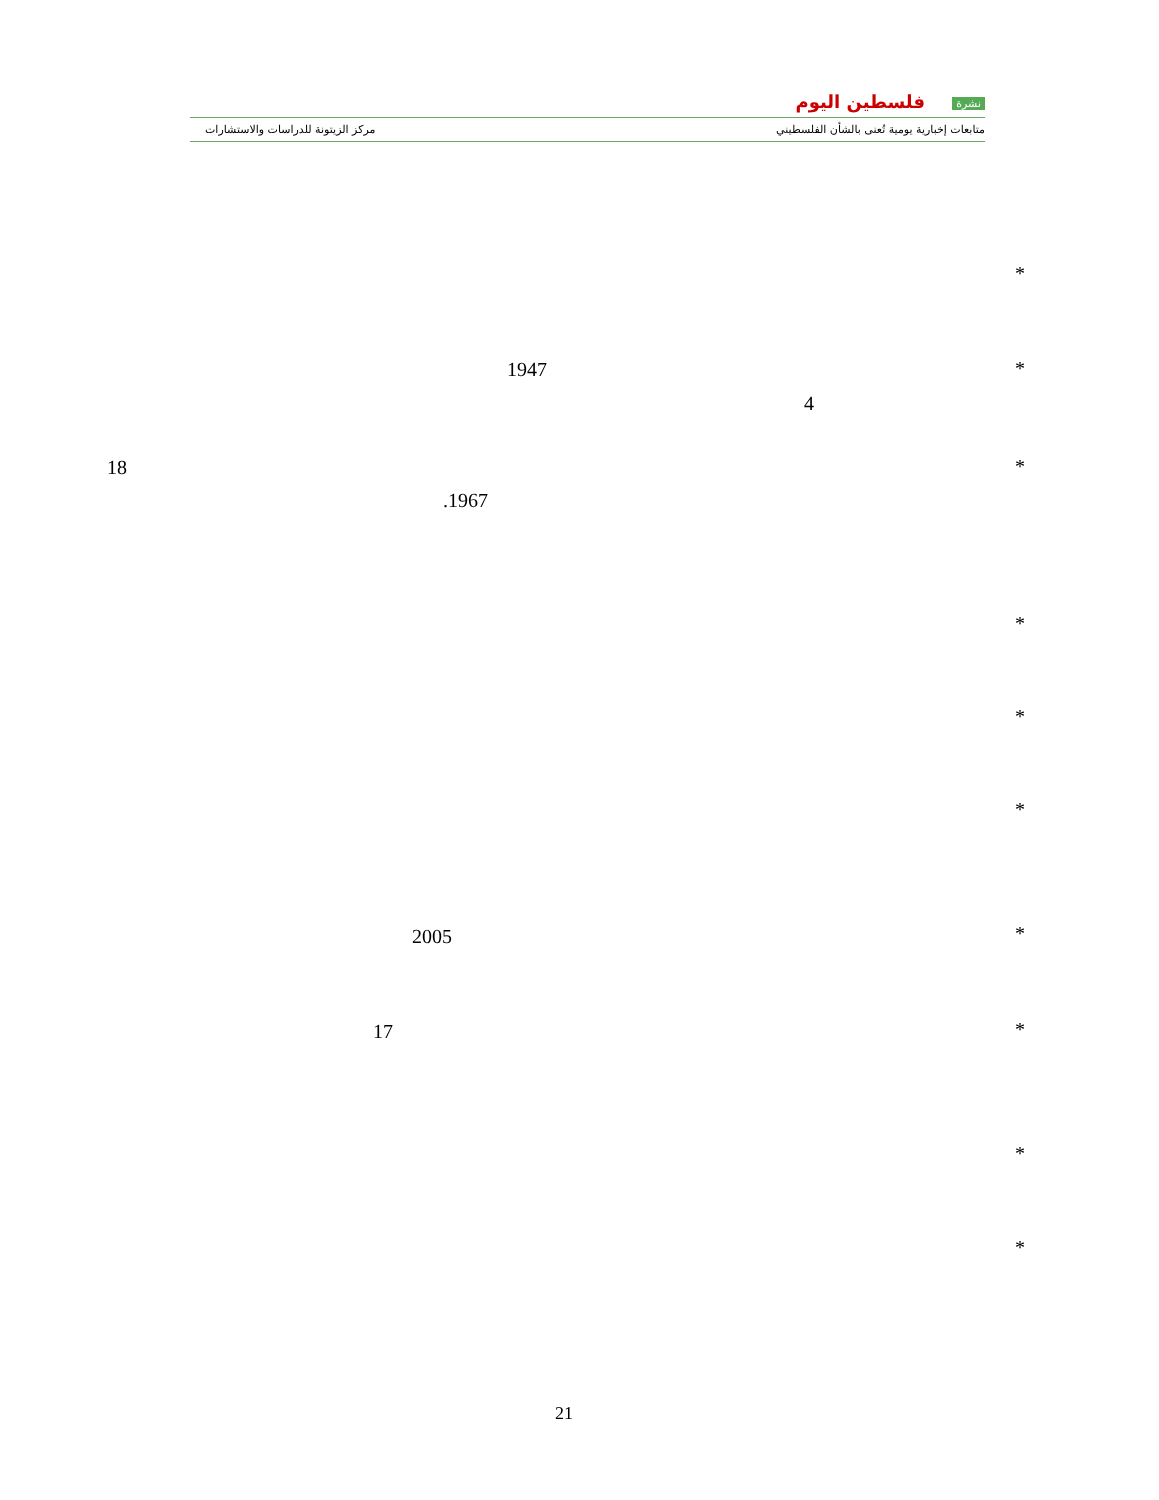نشرة فلسطين اليوم
متابعات إخبارية يومية تُعنى بالشأن الفلسطيني
مركز الزيتونة للدراسات والاستشارات
*
*
1947
4
*
18
.1967
*
*
*
*
2005
*
17
*
*
21